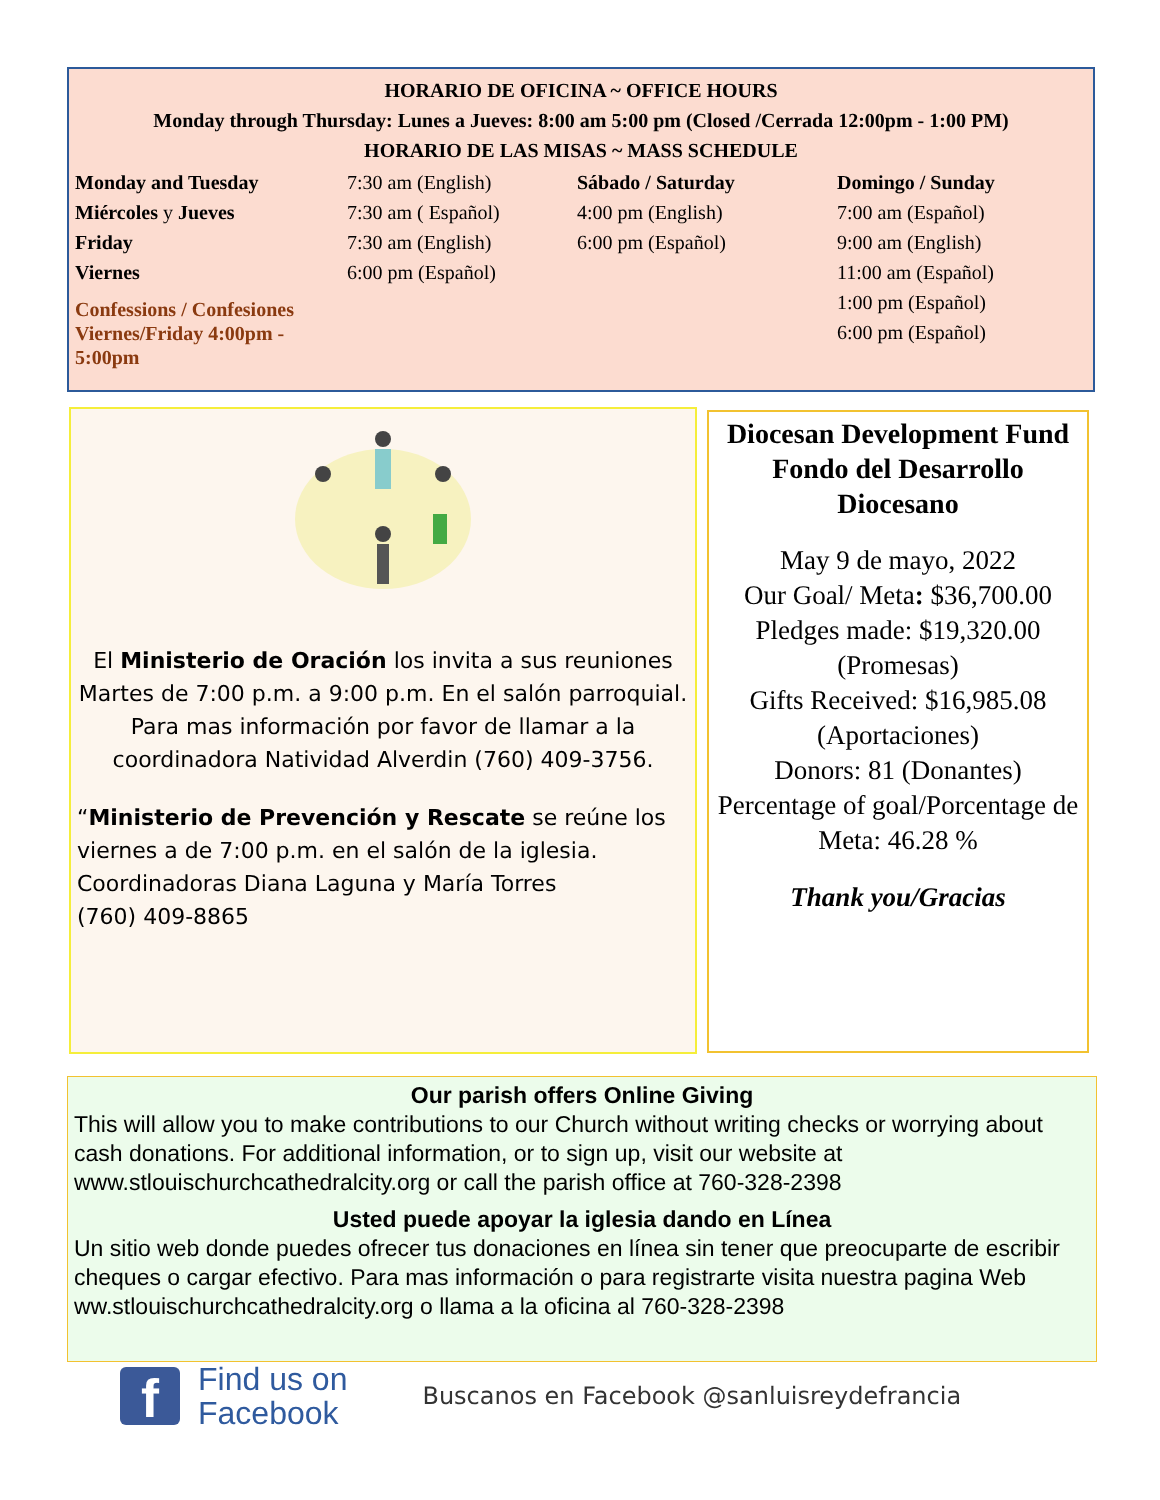HORARIO DE OFICINA ~ OFFICE HOURS
Monday through Thursday: Lunes a Jueves: 8:00 am 5:00 pm (Closed /Cerrada 12:00pm - 1:00 PM)
HORARIO DE LAS MISAS ~ MASS SCHEDULE
Monday and Tuesday
Miércoles y Jueves
Friday
Viernes
Confessions / Confesiones
Viernes/Friday 4:00pm - 5:00pm
7:30 am (English)
7:30 am ( Español)
7:30 am (English)
6:00 pm (Español)
Sábado / Saturday
4:00 pm (English)
6:00 pm (Español)
Domingo / Sunday
7:00 am (Español)
9:00 am (English)
11:00 am (Español)
1:00 pm (Español)
6:00 pm (Español)
El Ministerio de Oración los invita a sus reuniones Martes de 7:00 p.m. a 9:00 p.m. En el salón parroquial. Para mas información por favor de llamar a la coordinadora Natividad Alverdin (760) 409-3756.
“Ministerio de Prevención y Rescate se reúne los viernes a de 7:00 p.m. en el salón de la iglesia. Coordinadoras Diana Laguna y María Torres
(760) 409-8865
Diocesan Development Fund
Fondo del Desarrollo
Diocesano
May 9 de mayo, 2022
Our Goal/ Meta: $36,700.00
Pledges made: $19,320.00
(Promesas)
Gifts Received: $16,985.08
(Aportaciones)
Donors: 81 (Donantes)
Percentage of goal/Porcentage de
Meta: 46.28 %
Thank you/Gracias
Our parish offers Online Giving
This will allow you to make contributions to our Church without writing checks or worrying about cash donations. For additional information, or to sign up, visit our website at www.stlouischurchcathedralcity.org or call the parish office at 760-328-2398
Usted puede apoyar la iglesia dando en Línea
Un sitio web donde puedes ofrecer tus donaciones en línea sin tener que preocuparte de escribir cheques o cargar efectivo. Para mas información o para registrarte visita nuestra pagina Web ww.stlouischurchcathedralcity.org o llama a la oficina al 760-328-2398
f
Find us on
Facebook
Buscanos en Facebook @sanluisreydefrancia